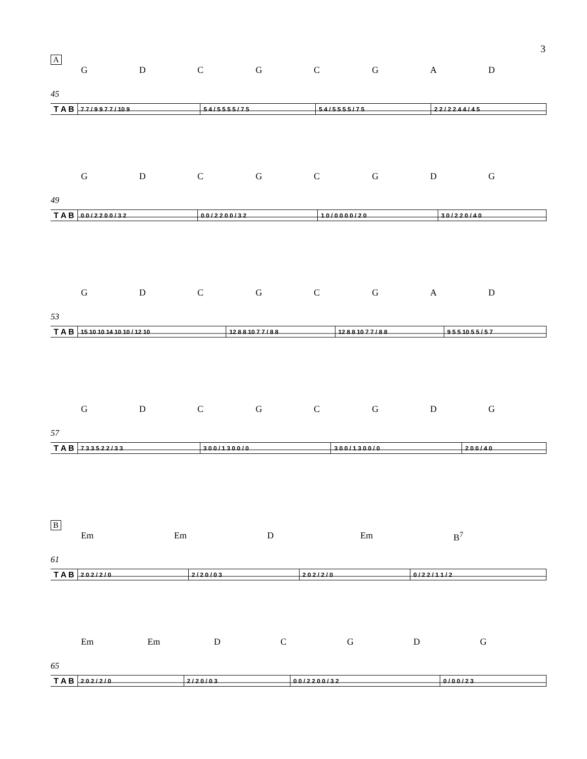3
A
GDCGCGAD
45
| T A B | 7 7 / 9 9 7 7 / 10 9 | 5 4 / 5 5 5 5 / 7 5 | 5 4 / 5 5 5 5 / 7 5 | 2 2 / 2 2 4 4 / 4 5 |
GDCGCGDG
49
| T A B | 0 0 / 2 2 0 0 / 3 2 | 0 0 / 2 2 0 0 / 3 2 | 1 0 / 0 0 0 0 / 2 0 | 3 0 / 2 2 0 / 4 0 |
GDCGCGAD
53
| T A B | 15 10 10 14 10 10 / 12 10 | 12 8 8 10 7 7 / 8 8 | 12 8 8 10 7 7 / 8 8 | 9 5 5 10 5 5 / 5 7 |
GDCGCGDG
57
| T A B | 7 3 3 5 2 2 / 3 3 | 3 0 0 / 1 3 0 0 / 0 | 3 0 0 / 1 3 0 0 / 0 | 2 0 0 / 4 0 |
B
Em Em D Em B<sup>7</sup>
61
| T A B | 2 0 2 / 2 / 0 | 2 / 2 0 / 0 3 | 2 0 2 / 2 / 0 | 0 / 2 2 / 1 1 / 2 |
Em Em DCGDG
65
| T A B | 2 0 2 / 2 / 0 | 2 / 2 0 / 0 3 | 0 0 / 2 2 0 0 / 3 2 | 0 / 0 0 / 2 3 |